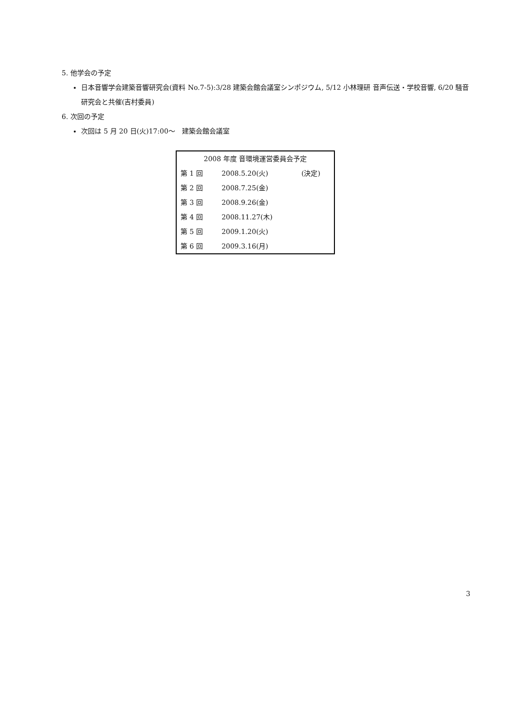5. 他学会の予定
日本音響学会建築音響研究会(資料 No.7-5):3/28 建築会館会議室シンポジウム, 5/12 小林理研 音声伝送・学校音響, 6/20 騒音研究会と共催(吉村委員)
6. 次回の予定
次回は 5 月 20 日(火)17:00～　建築会館会議室
| 2008 年度 音環境運営委員会予定 | | |
| --- | --- | --- |
| 第 1 回 | 2008.5.20(火) | (決定) |
| 第 2 回 | 2008.7.25(金) | |
| 第 3 回 | 2008.9.26(金) | |
| 第 4 回 | 2008.11.27(木) | |
| 第 5 回 | 2009.1.20(火) | |
| 第 6 回 | 2009.3.16(月) | |
3